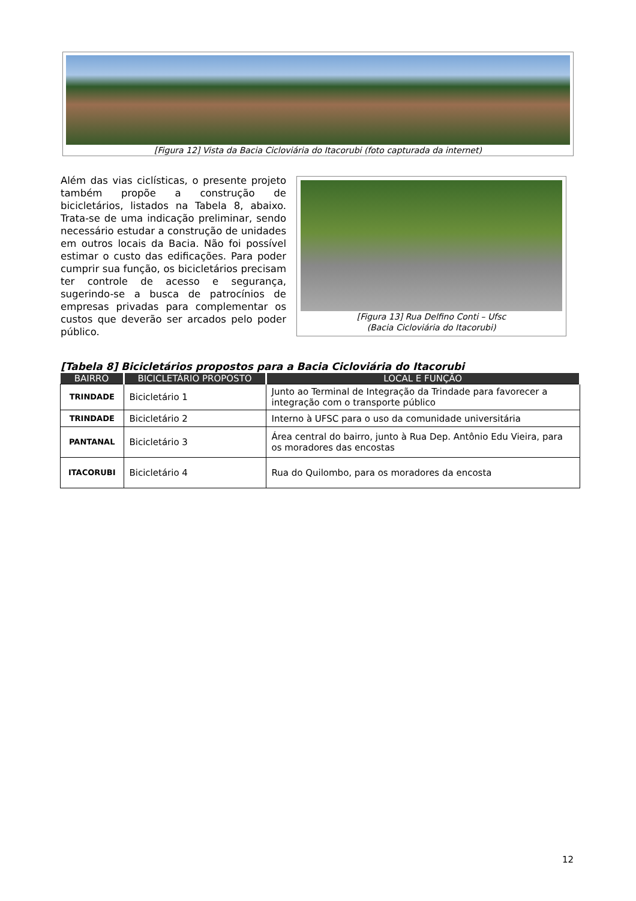[Figura 12] Vista da Bacia Cicloviária do Itacorubi (foto capturada da internet)
Além das vias ciclísticas, o presente projeto também propõe a construção de bicicletários, listados na Tabela 8, abaixo. Trata-se de uma indicação preliminar, sendo necessário estudar a construção de unidades em outros locais da Bacia. Não foi possível estimar o custo das edificações. Para poder cumprir sua função, os bicicletários precisam ter controle de acesso e segurança, sugerindo-se a busca de patrocínios de empresas privadas para complementar os custos que deverão ser arcados pelo poder público.
[Figura 13] Rua Delfino Conti – Ufsc
(Bacia Cicloviária do Itacorubi)
[Tabela 8] Bicicletários propostos para a Bacia Cicloviária do Itacorubi
| BAIRRO | BICICLETÁRIO PROPOSTO | LOCAL E FUNÇÃO |
| --- | --- | --- |
| TRINDADE | Bicicletário 1 | Junto ao Terminal de Integração da Trindade para favorecer a integração com o transporte público |
| TRINDADE | Bicicletário 2 | Interno à UFSC para o uso da comunidade universitária |
| PANTANAL | Bicicletário 3 | Área central do bairro, junto à Rua Dep. Antônio Edu Vieira, para os moradores das encostas |
| ITACORUBI | Bicicletário 4 | Rua do Quilombo, para os moradores da encosta |
12